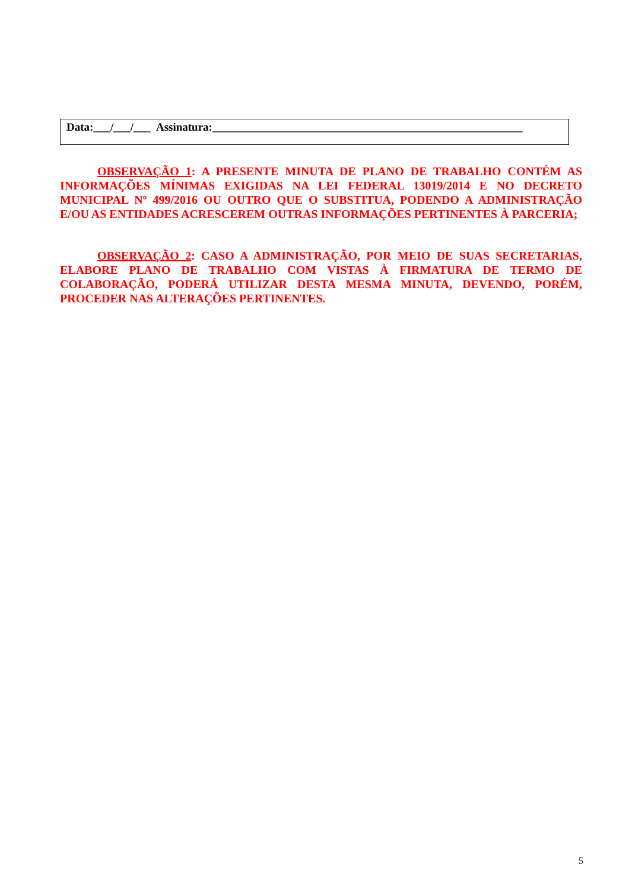Data:___/___/___ Assinatura:_______________________________________________________
OBSERVAÇÃO 1: A PRESENTE MINUTA DE PLANO DE TRABALHO CONTÉM AS INFORMAÇÕES MÍNIMAS EXIGIDAS NA LEI FEDERAL 13019/2014 E NO DECRETO MUNICIPAL Nº 499/2016 OU OUTRO QUE O SUBSTITUA, PODENDO A ADMINISTRAÇÃO E/OU AS ENTIDADES ACRESCEREM OUTRAS INFORMAÇÕES PERTINENTES À PARCERIA;
OBSERVAÇÃO 2: CASO A ADMINISTRAÇÃO, POR MEIO DE SUAS SECRETARIAS, ELABORE PLANO DE TRABALHO COM VISTAS À FIRMATURA DE TERMO DE COLABORAÇÃO, PODERÁ UTILIZAR DESTA MESMA MINUTA, DEVENDO, PORÉM, PROCEDER NAS ALTERAÇÕES PERTINENTES.
5